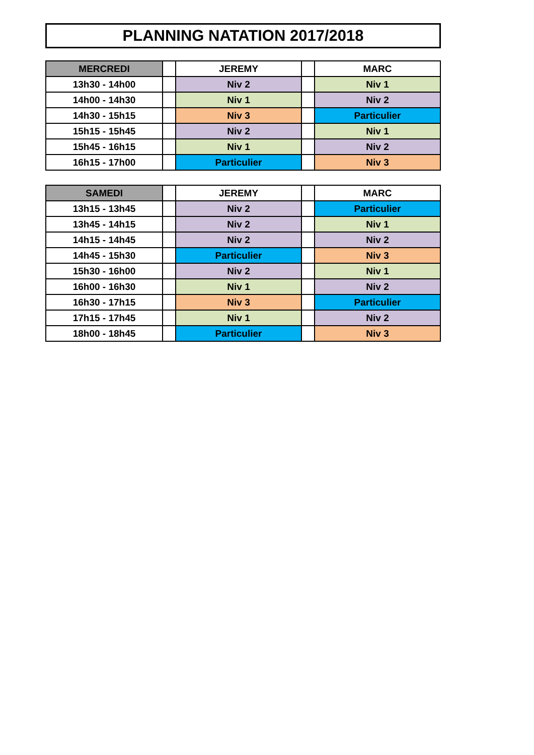PLANNING NATATION 2017/2018
| MERCREDI | | JEREMY | | MARC |
| 13h30 - 14h00 | | Niv 2 | | Niv 1 |
| 14h00 - 14h30 | | Niv 1 | | Niv 2 |
| 14h30 - 15h15 | | Niv 3 | | Particulier |
| 15h15 - 15h45 | | Niv 2 | | Niv 1 |
| 15h45 - 16h15 | | Niv 1 | | Niv 2 |
| 16h15 - 17h00 | | Particulier | | Niv 3 |
| SAMEDI | | JEREMY | | MARC |
| 13h15 - 13h45 | | Niv 2 | | Particulier |
| 13h45 - 14h15 | | Niv 2 | | Niv 1 |
| 14h15 - 14h45 | | Niv 2 | | Niv 2 |
| 14h45 - 15h30 | | Particulier | | Niv 3 |
| 15h30 - 16h00 | | Niv 2 | | Niv 1 |
| 16h00 - 16h30 | | Niv 1 | | Niv 2 |
| 16h30 - 17h15 | | Niv 3 | | Particulier |
| 17h15 - 17h45 | | Niv 1 | | Niv 2 |
| 18h00 - 18h45 | | Particulier | | Niv 3 |